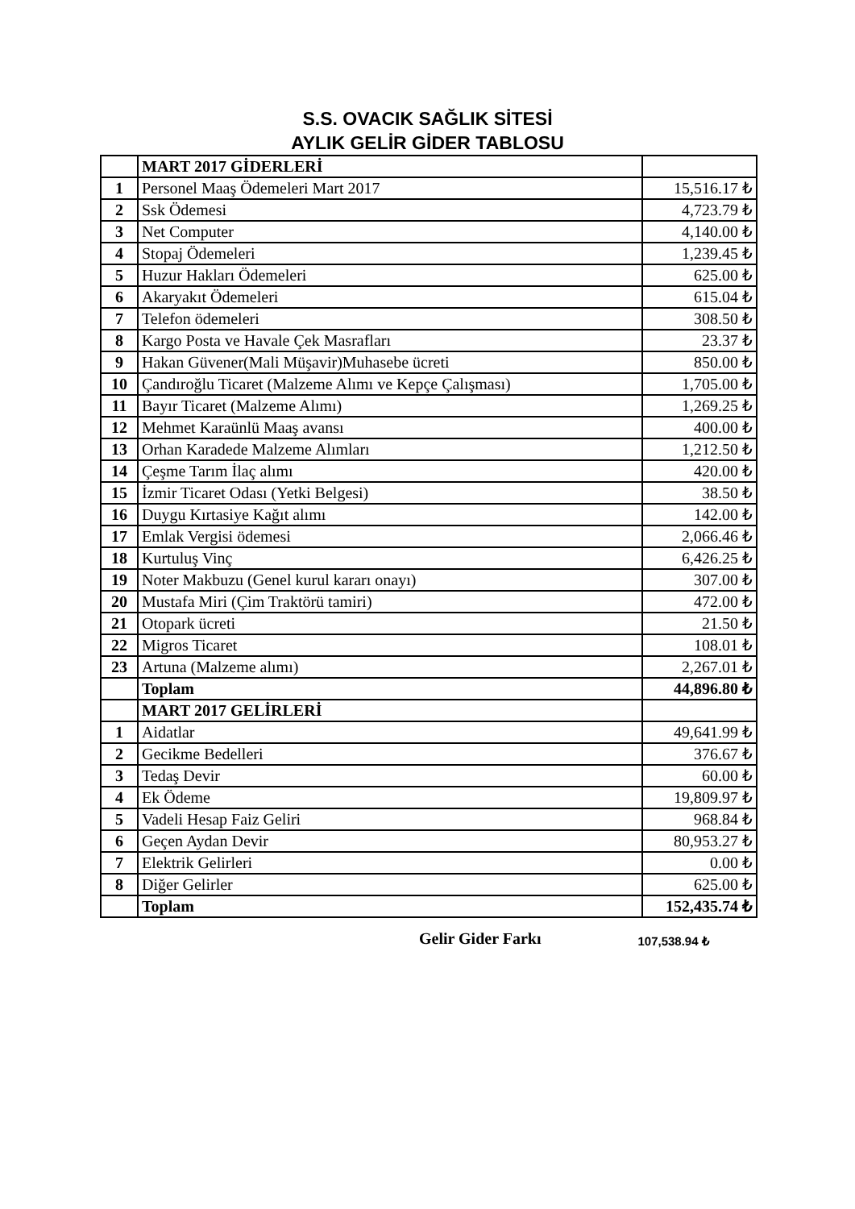S.S. OVACIK SAĞLIK SİTESİ
AYLIK GELİR GİDER TABLOSU
| | MART 2017 GİDERLERİ | |
| 1 | Personel Maaş Ödemeleri Mart 2017 | 15,516.17 ₺ |
| 2 | Ssk Ödemesi | 4,723.79 ₺ |
| 3 | Net Computer | 4,140.00 ₺ |
| 4 | Stopaj Ödemeleri | 1,239.45 ₺ |
| 5 | Huzur Hakları Ödemeleri | 625.00 ₺ |
| 6 | Akaryakıt Ödemeleri | 615.04 ₺ |
| 7 | Telefon ödemeleri | 308.50 ₺ |
| 8 | Kargo Posta ve Havale Çek Masrafları | 23.37 ₺ |
| 9 | Hakan Güvener(Mali Müşavir)Muhasebe ücreti | 850.00 ₺ |
| 10 | Çandıroğlu Ticaret (Malzeme Alımı ve Kepçe Çalışması) | 1,705.00 ₺ |
| 11 | Bayır Ticaret (Malzeme Alımı) | 1,269.25 ₺ |
| 12 | Mehmet Karaünlü Maaş avansı | 400.00 ₺ |
| 13 | Orhan Karadede Malzeme Alımları | 1,212.50 ₺ |
| 14 | Çeşme Tarım İlaç alımı | 420.00 ₺ |
| 15 | İzmir Ticaret Odası (Yetki Belgesi) | 38.50 ₺ |
| 16 | Duygu Kırtasiye Kağıt alımı | 142.00 ₺ |
| 17 | Emlak Vergisi ödemesi | 2,066.46 ₺ |
| 18 | Kurtuluş Vinç | 6,426.25 ₺ |
| 19 | Noter Makbuzu (Genel kurul kararı onayı) | 307.00 ₺ |
| 20 | Mustafa Miri (Çim Traktörü tamiri) | 472.00 ₺ |
| 21 | Otopark ücreti | 21.50 ₺ |
| 22 | Migros Ticaret | 108.01 ₺ |
| 23 | Artuna (Malzeme alımı) | 2,267.01 ₺ |
| | Toplam | 44,896.80 ₺ |
| | MART 2017 GELİRLERİ | |
| 1 | Aidatlar | 49,641.99 ₺ |
| 2 | Gecikme Bedelleri | 376.67 ₺ |
| 3 | Tedaş Devir | 60.00 ₺ |
| 4 | Ek Ödeme | 19,809.97 ₺ |
| 5 | Vadeli Hesap Faiz Geliri | 968.84 ₺ |
| 6 | Geçen Aydan Devir | 80,953.27 ₺ |
| 7 | Elektrik Gelirleri | 0.00 ₺ |
| 8 | Diğer Gelirler | 625.00 ₺ |
| | Toplam | 152,435.74 ₺ |
Gelir Gider Farkı 107,538.94 ₺